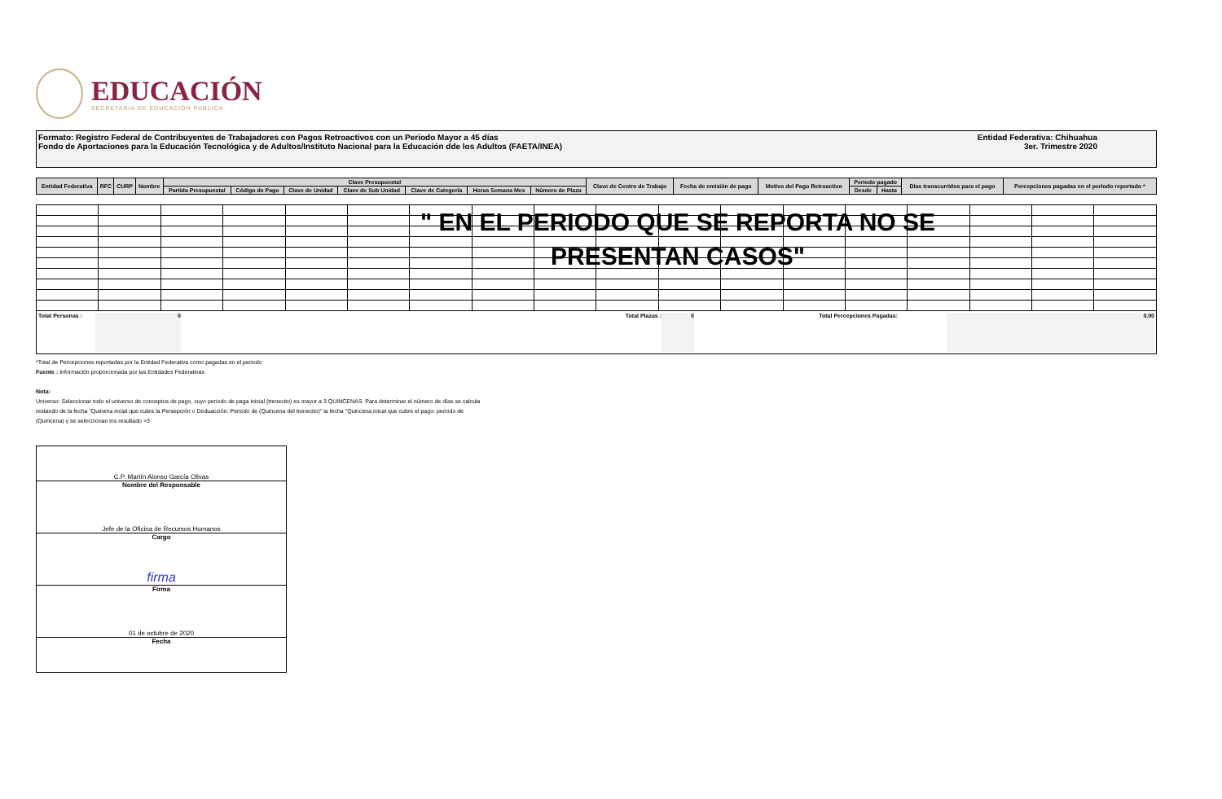EDUCACIÓN
SECRETARÍA DE EDUCACIÓN PÚBLICA
Formato: Registro Federal de Contribuyentes de Trabajadores con Pagos Retroactivos con un Periodo Mayor a 45 días
Fondo de Aportaciones para la Educación Tecnológica y de Adultos/Instituto Nacional para la Educación dde los Adultos (FAETA/INEA)
Entidad Federativa: Chihuahua
3er. Trimestre 2020
| Entidad Federativa | RFC | CURP | Nombre | Clave Presupuestal | | | | | | | Clave de Centro de Trabajo | Fecha de emisión de pago | Motivo del Pago Retroactivo | Periodo pagado | | Días transcurridos para el pago | Percepciones pagadas en el periodo reportado * |
| --- | --- | --- | --- | --- | --- | --- | --- | --- | --- | --- | --- | --- | --- | --- | --- | --- | --- |
| | | | | Partida Presupuestal | Código de Pago | Clave de Unidad | Clave de Sub Unidad | Clave de Categoría | Horas Semana Mes | Número de Plaza | | | | Desde | Hasta | | |
" EN EL PERIODO QUE SE REPORTA NO SE
PRESENTAN CASOS"
Total Personas : 0 Total Plazas : 0 Total Percepciones Pagadas: 0.00
*Total de Percepciones reportadas por la Entidad Federativa como pagadas en el periodo
Fuente : Información proporcionada por las Entidades Federativas
Nota:
Universo: Seleccionar todo el universo de conceptos de pago, cuyo periodo de paga inicial (trenecito) es mayor a 3 QUINCENAS. Para determinar el número de días se calcula
restando de la fecha "Quinena incial que cubre la Persepción o Deduacción: Periodo de (Quincena del trenecito)" la fecha "Quincena inical que cubre el pago: periodo de
(Quincena) y se seleccionan los resultado >3
C.P. Martín Alonso García Olivas
Nombre del Responsable
Jefe de la Oficina de Recursos Humanos
Cargo
firma
Firma
01 de octubre de 2020
Fecha